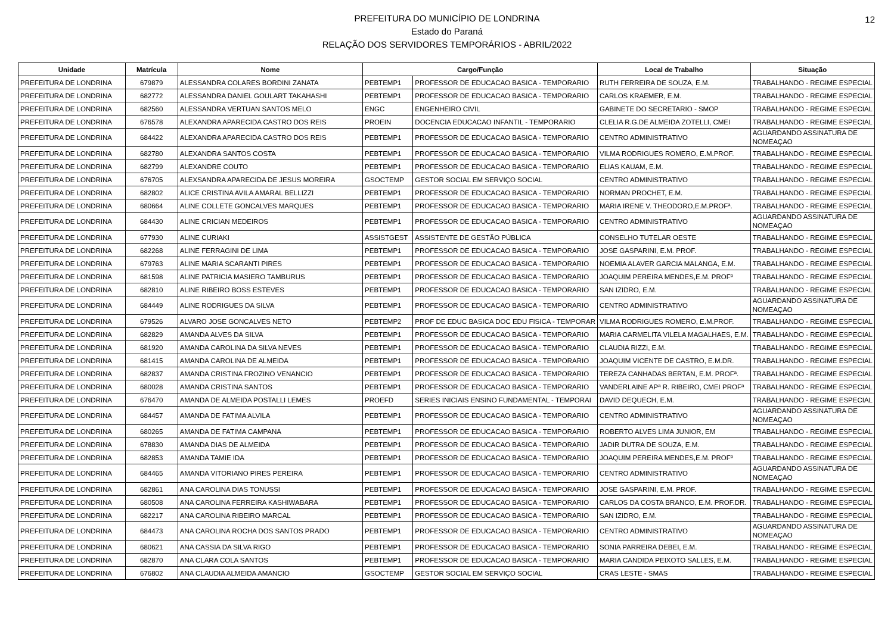12
PREFEITURA DO MUNICÍPIO DE LONDRINA
Estado do Paraná
RELAÇÃO DOS SERVIDORES TEMPORÁRIOS - ABRIL/2022
| Unidade | Matrícula | Nome | Cargo/Função | | Local de Trabalho | Situação |
| --- | --- | --- | --- | --- | --- | --- |
| PREFEITURA DE LONDRINA | 679879 | ALESSANDRA COLARES BORDINI ZANATA | PEBTEMP1 | PROFESSOR DE EDUCACAO BASICA - TEMPORARIO | RUTH FERREIRA DE SOUZA, E.M. | TRABALHANDO - REGIME ESPECIAL |
| PREFEITURA DE LONDRINA | 682772 | ALESSANDRA DANIEL GOULART TAKAHASHI | PEBTEMP1 | PROFESSOR DE EDUCACAO BASICA - TEMPORARIO | CARLOS KRAEMER, E.M. | TRABALHANDO - REGIME ESPECIAL |
| PREFEITURA DE LONDRINA | 682560 | ALESSANDRA VERTUAN SANTOS MELO | ENGC | ENGENHEIRO CIVIL | GABINETE DO SECRETARIO - SMOP | TRABALHANDO - REGIME ESPECIAL |
| PREFEITURA DE LONDRINA | 676578 | ALEXANDRA APARECIDA CASTRO DOS REIS | PROEIN | DOCENCIA EDUCACAO INFANTIL - TEMPORARIO | CLELIA R.G.DE ALMEIDA ZOTELLI, CMEI | TRABALHANDO - REGIME ESPECIAL |
| PREFEITURA DE LONDRINA | 684422 | ALEXANDRA APARECIDA CASTRO DOS REIS | PEBTEMP1 | PROFESSOR DE EDUCACAO BASICA - TEMPORARIO | CENTRO ADMINISTRATIVO | AGUARDANDO ASSINATURA DE NOMEAÇAO |
| PREFEITURA DE LONDRINA | 682780 | ALEXANDRA SANTOS COSTA | PEBTEMP1 | PROFESSOR DE EDUCACAO BASICA - TEMPORARIO | VILMA RODRIGUES ROMERO, E.M.PROF. | TRABALHANDO - REGIME ESPECIAL |
| PREFEITURA DE LONDRINA | 682799 | ALEXANDRE COUTO | PEBTEMP1 | PROFESSOR DE EDUCACAO BASICA - TEMPORARIO | ELIAS KAUAM, E.M. | TRABALHANDO - REGIME ESPECIAL |
| PREFEITURA DE LONDRINA | 676705 | ALEXSANDRA APARECIDA DE JESUS MOREIRA | GSOCTEMP | GESTOR SOCIAL EM SERVIÇO SOCIAL | CENTRO ADMINISTRATIVO | TRABALHANDO - REGIME ESPECIAL |
| PREFEITURA DE LONDRINA | 682802 | ALICE CRISTINA AVILA AMARAL BELLIZZI | PEBTEMP1 | PROFESSOR DE EDUCACAO BASICA - TEMPORARIO | NORMAN PROCHET, E.M. | TRABALHANDO - REGIME ESPECIAL |
| PREFEITURA DE LONDRINA | 680664 | ALINE COLLETE GONCALVES MARQUES | PEBTEMP1 | PROFESSOR DE EDUCACAO BASICA - TEMPORARIO | MARIA IRENE V. THEODORO,E.M.PROFª. | TRABALHANDO - REGIME ESPECIAL |
| PREFEITURA DE LONDRINA | 684430 | ALINE CRICIAN MEDEIROS | PEBTEMP1 | PROFESSOR DE EDUCACAO BASICA - TEMPORARIO | CENTRO ADMINISTRATIVO | AGUARDANDO ASSINATURA DE NOMEAÇAO |
| PREFEITURA DE LONDRINA | 677930 | ALINE CURIAKI | ASSISTGEST | ASSISTENTE DE GESTÃO PÚBLICA | CONSELHO TUTELAR OESTE | TRABALHANDO - REGIME ESPECIAL |
| PREFEITURA DE LONDRINA | 682268 | ALINE FERRAGINI DE LIMA | PEBTEMP1 | PROFESSOR DE EDUCACAO BASICA - TEMPORARIO | JOSE GASPARINI, E.M. PROF. | TRABALHANDO - REGIME ESPECIAL |
| PREFEITURA DE LONDRINA | 679763 | ALINE MARIA SCARANTI PIRES | PEBTEMP1 | PROFESSOR DE EDUCACAO BASICA - TEMPORARIO | NOEMIA ALAVER GARCIA MALANGA, E.M. | TRABALHANDO - REGIME ESPECIAL |
| PREFEITURA DE LONDRINA | 681598 | ALINE PATRICIA MASIERO TAMBURUS | PEBTEMP1 | PROFESSOR DE EDUCACAO BASICA - TEMPORARIO | JOAQUIM PEREIRA MENDES,E.M. PROFº | TRABALHANDO - REGIME ESPECIAL |
| PREFEITURA DE LONDRINA | 682810 | ALINE RIBEIRO BOSS ESTEVES | PEBTEMP1 | PROFESSOR DE EDUCACAO BASICA - TEMPORARIO | SAN IZIDRO, E.M. | TRABALHANDO - REGIME ESPECIAL |
| PREFEITURA DE LONDRINA | 684449 | ALINE RODRIGUES DA SILVA | PEBTEMP1 | PROFESSOR DE EDUCACAO BASICA - TEMPORARIO | CENTRO ADMINISTRATIVO | AGUARDANDO ASSINATURA DE NOMEAÇAO |
| PREFEITURA DE LONDRINA | 679526 | ALVARO JOSE GONCALVES NETO | PEBTEMP2 | PROF DE EDUC BASICA DOC EDU FISICA - TEMPORAR | VILMA RODRIGUES ROMERO, E.M.PROF. | TRABALHANDO - REGIME ESPECIAL |
| PREFEITURA DE LONDRINA | 682829 | AMANDA ALVES DA SILVA | PEBTEMP1 | PROFESSOR DE EDUCACAO BASICA - TEMPORARIO | MARIA CARMELITA VILELA MAGALHAES, E.M. | TRABALHANDO - REGIME ESPECIAL |
| PREFEITURA DE LONDRINA | 681920 | AMANDA CAROLINA DA SILVA NEVES | PEBTEMP1 | PROFESSOR DE EDUCACAO BASICA - TEMPORARIO | CLAUDIA RIZZI, E.M. | TRABALHANDO - REGIME ESPECIAL |
| PREFEITURA DE LONDRINA | 681415 | AMANDA CAROLINA DE ALMEIDA | PEBTEMP1 | PROFESSOR DE EDUCACAO BASICA - TEMPORARIO | JOAQUIM VICENTE DE CASTRO, E.M.DR. | TRABALHANDO - REGIME ESPECIAL |
| PREFEITURA DE LONDRINA | 682837 | AMANDA CRISTINA FROZINO VENANCIO | PEBTEMP1 | PROFESSOR DE EDUCACAO BASICA - TEMPORARIO | TEREZA CANHADAS BERTAN, E.M. PROFª. | TRABALHANDO - REGIME ESPECIAL |
| PREFEITURA DE LONDRINA | 680028 | AMANDA CRISTINA SANTOS | PEBTEMP1 | PROFESSOR DE EDUCACAO BASICA - TEMPORARIO | VANDERLAINE APª R. RIBEIRO, CMEI PROFª | TRABALHANDO - REGIME ESPECIAL |
| PREFEITURA DE LONDRINA | 676470 | AMANDA DE ALMEIDA POSTALLI LEMES | PROEFD | SERIES INICIAIS ENSINO FUNDAMENTAL - TEMPORAI | DAVID DEQUECH, E.M. | TRABALHANDO - REGIME ESPECIAL |
| PREFEITURA DE LONDRINA | 684457 | AMANDA DE FATIMA ALVILA | PEBTEMP1 | PROFESSOR DE EDUCACAO BASICA - TEMPORARIO | CENTRO ADMINISTRATIVO | AGUARDANDO ASSINATURA DE NOMEAÇAO |
| PREFEITURA DE LONDRINA | 680265 | AMANDA DE FATIMA CAMPANA | PEBTEMP1 | PROFESSOR DE EDUCACAO BASICA - TEMPORARIO | ROBERTO ALVES LIMA JUNIOR, EM | TRABALHANDO - REGIME ESPECIAL |
| PREFEITURA DE LONDRINA | 678830 | AMANDA DIAS DE ALMEIDA | PEBTEMP1 | PROFESSOR DE EDUCACAO BASICA - TEMPORARIO | JADIR DUTRA DE SOUZA, E.M. | TRABALHANDO - REGIME ESPECIAL |
| PREFEITURA DE LONDRINA | 682853 | AMANDA TAMIE IDA | PEBTEMP1 | PROFESSOR DE EDUCACAO BASICA - TEMPORARIO | JOAQUIM PEREIRA MENDES,E.M. PROFº | TRABALHANDO - REGIME ESPECIAL |
| PREFEITURA DE LONDRINA | 684465 | AMANDA VITORIANO PIRES PEREIRA | PEBTEMP1 | PROFESSOR DE EDUCACAO BASICA - TEMPORARIO | CENTRO ADMINISTRATIVO | AGUARDANDO ASSINATURA DE NOMEAÇAO |
| PREFEITURA DE LONDRINA | 682861 | ANA CAROLINA DIAS TONUSSI | PEBTEMP1 | PROFESSOR DE EDUCACAO BASICA - TEMPORARIO | JOSE GASPARINI, E.M. PROF. | TRABALHANDO - REGIME ESPECIAL |
| PREFEITURA DE LONDRINA | 680508 | ANA CAROLINA FERREIRA KASHIWABARA | PEBTEMP1 | PROFESSOR DE EDUCACAO BASICA - TEMPORARIO | CARLOS DA COSTA BRANCO, E.M. PROF.DR. | TRABALHANDO - REGIME ESPECIAL |
| PREFEITURA DE LONDRINA | 682217 | ANA CAROLINA RIBEIRO MARCAL | PEBTEMP1 | PROFESSOR DE EDUCACAO BASICA - TEMPORARIO | SAN IZIDRO, E.M. | TRABALHANDO - REGIME ESPECIAL |
| PREFEITURA DE LONDRINA | 684473 | ANA CAROLINA ROCHA DOS SANTOS PRADO | PEBTEMP1 | PROFESSOR DE EDUCACAO BASICA - TEMPORARIO | CENTRO ADMINISTRATIVO | AGUARDANDO ASSINATURA DE NOMEAÇAO |
| PREFEITURA DE LONDRINA | 680621 | ANA CASSIA DA SILVA RIGO | PEBTEMP1 | PROFESSOR DE EDUCACAO BASICA - TEMPORARIO | SONIA PARREIRA DEBEI, E.M. | TRABALHANDO - REGIME ESPECIAL |
| PREFEITURA DE LONDRINA | 682870 | ANA CLARA COLA SANTOS | PEBTEMP1 | PROFESSOR DE EDUCACAO BASICA - TEMPORARIO | MARIA CANDIDA PEIXOTO SALLES, E.M. | TRABALHANDO - REGIME ESPECIAL |
| PREFEITURA DE LONDRINA | 676802 | ANA CLAUDIA ALMEIDA AMANCIO | GSOCTEMP | GESTOR SOCIAL EM SERVIÇO SOCIAL | CRAS LESTE - SMAS | TRABALHANDO - REGIME ESPECIAL |